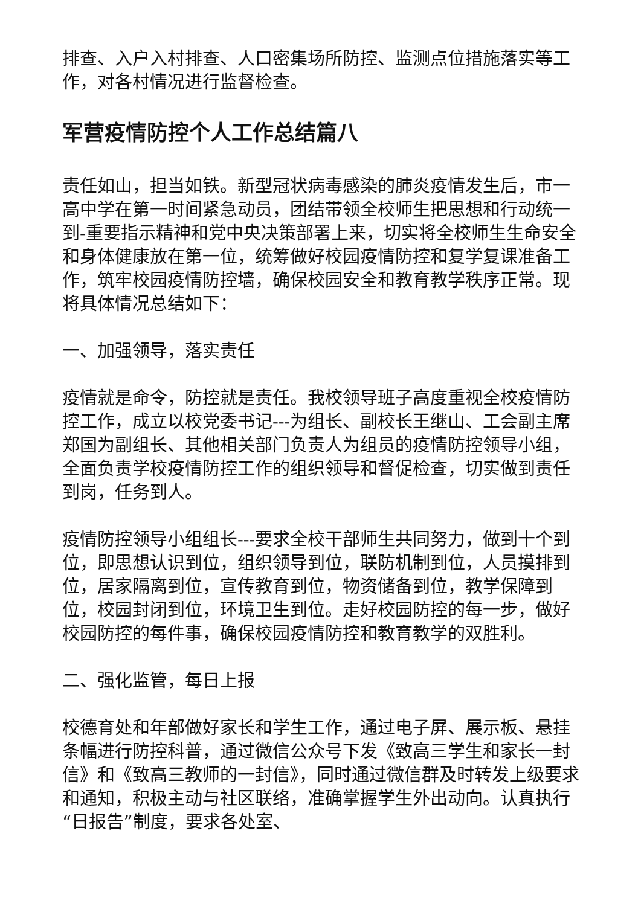排查、入户入村排查、人口密集场所防控、监测点位措施落实等工作，对各村情况进行监督检查。
军营疫情防控个人工作总结篇八
责任如山，担当如铁。新型冠状病毒感染的肺炎疫情发生后，市一高中学在第一时间紧急动员，团结带领全校师生把思想和行动统一到-重要指示精神和党中央决策部署上来，切实将全校师生生命安全和身体健康放在第一位，统筹做好校园疫情防控和复学复课准备工作，筑牢校园疫情防控墙，确保校园安全和教育教学秩序正常。现将具体情况总结如下：
一、加强领导，落实责任
疫情就是命令，防控就是责任。我校领导班子高度重视全校疫情防控工作，成立以校党委书记---为组长、副校长王继山、工会副主席郑国为副组长、其他相关部门负责人为组员的疫情防控领导小组，全面负责学校疫情防控工作的组织领导和督促检查，切实做到责任到岗，任务到人。
疫情防控领导小组组长---要求全校干部师生共同努力，做到十个到位，即思想认识到位，组织领导到位，联防机制到位，人员摸排到位，居家隔离到位，宣传教育到位，物资储备到位，教学保障到位，校园封闭到位，环境卫生到位。走好校园防控的每一步，做好校园防控的每件事，确保校园疫情防控和教育教学的双胜利。
二、强化监管，每日上报
校德育处和年部做好家长和学生工作，通过电子屏、展示板、悬挂条幅进行防控科普，通过微信公众号下发《致高三学生和家长一封信》和《致高三教师的一封信》，同时通过微信群及时转发上级要求和通知，积极主动与社区联络，准确掌握学生外出动向。认真执行“日报告”制度，要求各处室、